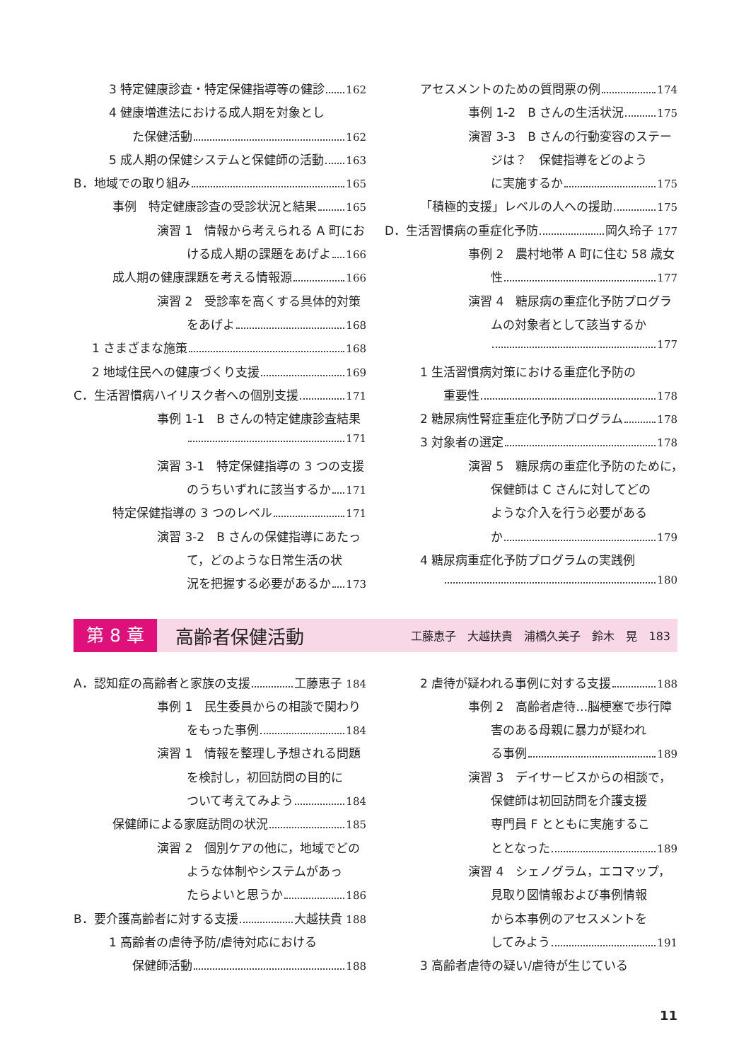3 特定健康診査・特定保健指導等の健診 162
4 健康増進法における成人期を対象とし
た保健活動 162
5 成人期の保健システムと保健師の活動 163
B．地域での取り組み 165
事例　特定健康診査の受診状況と結果 165
演習 1　情報から考えられる A 町にお
ける成人期の課題をあげよ 166
成人期の健康課題を考える情報源 166
演習 2　受診率を高くする具体的対策
をあげよ 168
1 さまざまな施策 168
2 地域住民への健康づくり支援 169
C．生活習慣病ハイリスク者への個別支援 171
事例 1-1　B さんの特定健康診査結果
171
演習 3-1　特定保健指導の 3 つの支援
のうちいずれに該当するか 171
特定保健指導の 3 つのレベル 171
演習 3-2　B さんの保健指導にあたっ
て，どのような日常生活の状
況を把握する必要があるか 173
アセスメントのための質問票の例 174
事例 1-2　B さんの生活状況 175
演習 3-3　B さんの行動変容のステー
ジは？　保健指導をどのよう
に実施するか 175
「積極的支援」レベルの人への援助 175
D．生活習慣病の重症化予防 岡久玲子 177
事例 2　農村地帯 A 町に住む 58 歳女
性 177
演習 4　糖尿病の重症化予防プログラ
ムの対象者として該当するか
177
1 生活習慣病対策における重症化予防の
重要性 178
2 糖尿病性腎症重症化予防プログラム 178
3 対象者の選定 178
演習 5　糖尿病の重症化予防のために，
保健師は C さんに対してどの
ような介入を行う必要がある
か 179
4 糖尿病重症化予防プログラムの実践例
180
第 8 章 高齢者保健活動 工藤恵子　大越扶貴　浦橋久美子　鈴木　晃　183
A．認知症の高齢者と家族の支援 工藤恵子 184
事例 1　民生委員からの相談で関わり
をもった事例 184
演習 1　情報を整理し予想される問題
を検討し，初回訪問の目的に
ついて考えてみよう 184
保健師による家庭訪問の状況 185
演習 2　個別ケアの他に，地域でどの
ような体制やシステムがあっ
たらよいと思うか 186
B．要介護高齢者に対する支援 大越扶貴 188
1 高齢者の虐待予防/虐待対応における
保健師活動 188
2 虐待が疑われる事例に対する支援 188
事例 2　高齢者虐待…脳梗塞で歩行障
害のある母親に暴力が疑われ
る事例 189
演習 3　デイサービスからの相談で，
保健師は初回訪問を介護支援
専門員 F とともに実施するこ
ととなった 189
演習 4　シェノグラム，エコマップ，
見取り図情報および事例情報
から本事例のアセスメントを
してみよう 191
3 高齢者虐待の疑い/虐待が生じている
11